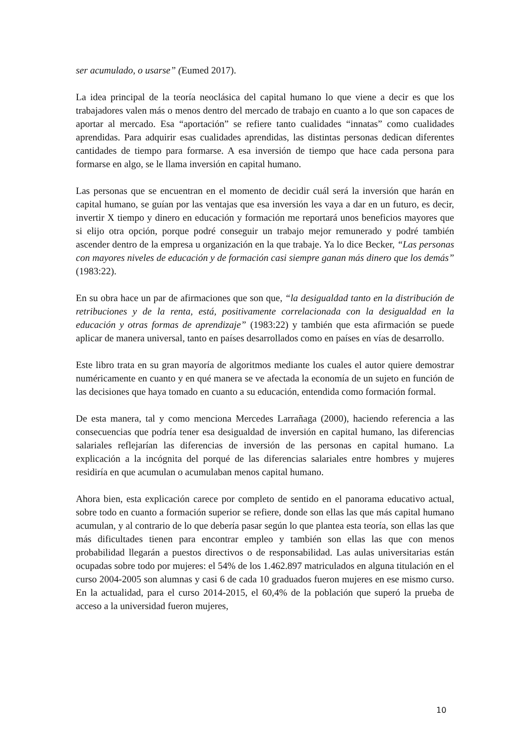ser acumulado, o usarse” (Eumed 2017).
La idea principal de la teoría neoclásica del capital humano lo que viene a decir es que los trabajadores valen más o menos dentro del mercado de trabajo en cuanto a lo que son capaces de aportar al mercado. Esa “aportación” se refiere tanto cualidades “innatas” como cualidades aprendidas. Para adquirir esas cualidades aprendidas, las distintas personas dedican diferentes cantidades de tiempo para formarse. A esa inversión de tiempo que hace cada persona para formarse en algo, se le llama inversión en capital humano.
Las personas que se encuentran en el momento de decidir cuál será la inversión que harán en capital humano, se guían por las ventajas que esa inversión les vaya a dar en un futuro, es decir, invertir X tiempo y dinero en educación y formación me reportará unos beneficios mayores que si elijo otra opción, porque podré conseguir un trabajo mejor remunerado y podré también ascender dentro de la empresa u organización en la que trabaje. Ya lo dice Becker, “Las personas con mayores niveles de educación y de formación casi siempre ganan más dinero que los demás” (1983:22).
En su obra hace un par de afirmaciones que son que, “la desigualdad tanto en la distribución de retribuciones y de la renta, está, positivamente correlacionada con la desigualdad en la educación y otras formas de aprendizaje” (1983:22) y también que esta afirmación se puede aplicar de manera universal, tanto en países desarrollados como en países en vías de desarrollo.
Este libro trata en su gran mayoría de algoritmos mediante los cuales el autor quiere demostrar numéricamente en cuanto y en qué manera se ve afectada la economía de un sujeto en función de las decisiones que haya tomado en cuanto a su educación, entendida como formación formal.
De esta manera, tal y como menciona Mercedes Larrañaga (2000), haciendo referencia a las consecuencias que podría tener esa desigualdad de inversión en capital humano, las diferencias salariales reflejarían las diferencias de inversión de las personas en capital humano. La explicación a la incógnita del porqué de las diferencias salariales entre hombres y mujeres residiría en que acumulan o acumulaban menos capital humano.
Ahora bien, esta explicación carece por completo de sentido en el panorama educativo actual, sobre todo en cuanto a formación superior se refiere, donde son ellas las que más capital humano acumulan, y al contrario de lo que debería pasar según lo que plantea esta teoría, son ellas las que más dificultades tienen para encontrar empleo y también son ellas las que con menos probabilidad llegarán a puestos directivos o de responsabilidad. Las aulas universitarias están ocupadas sobre todo por mujeres: el 54% de los 1.462.897 matriculados en alguna titulación en el curso 2004-2005 son alumnas y casi 6 de cada 10 graduados fueron mujeres en ese mismo curso. En la actualidad, para el curso 2014-2015, el 60,4% de la población que superó la prueba de acceso a la universidad fueron mujeres,
10